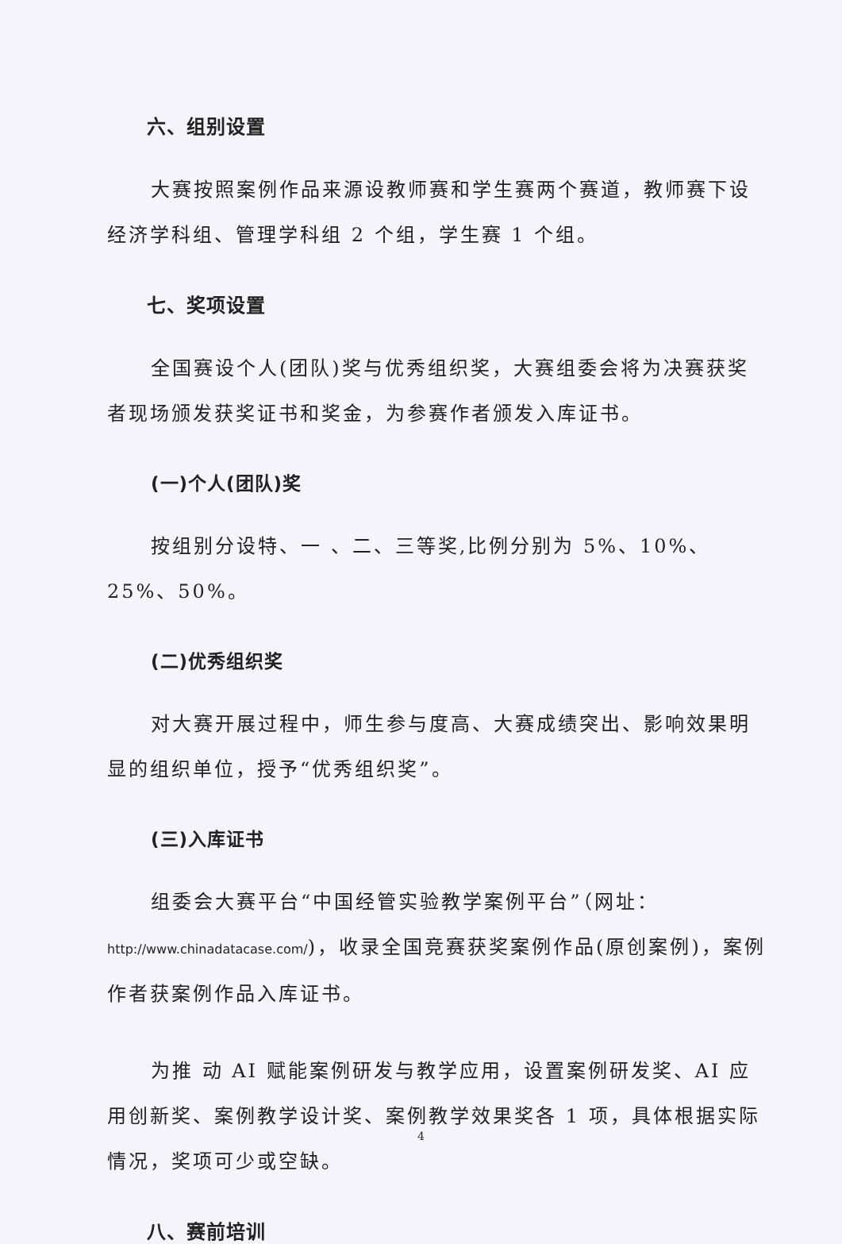六、组别设置
大赛按照案例作品来源设教师赛和学生赛两个赛道，教师赛下设经济学科组、管理学科组 2 个组，学生赛 1 个组。
七、奖项设置
全国赛设个人(团队)奖与优秀组织奖，大赛组委会将为决赛获奖者现场颁发获奖证书和奖金，为参赛作者颁发入库证书。
(一)个人(团队)奖
按组别分设特、一 、二、三等奖,比例分别为 5%、10%、25%、50%。
(二)优秀组织奖
对大赛开展过程中，师生参与度高、大赛成绩突出、影响效果明显的组织单位，授予“优秀组织奖”。
(三)入库证书
组委会大赛平台“中国经管实验教学案例平台”（网址：http://www.chinadatacase.com/)，收录全国竞赛获奖案例作品(原创案例)，案例作者获案例作品入库证书。
为推 动 AI 赋能案例研发与教学应用，设置案例研发奖、AI 应用创新奖、案例教学设计奖、案例教学效果奖各 1 项，具体根据实际情况，奖项可少或空缺。
八、赛前培训
4